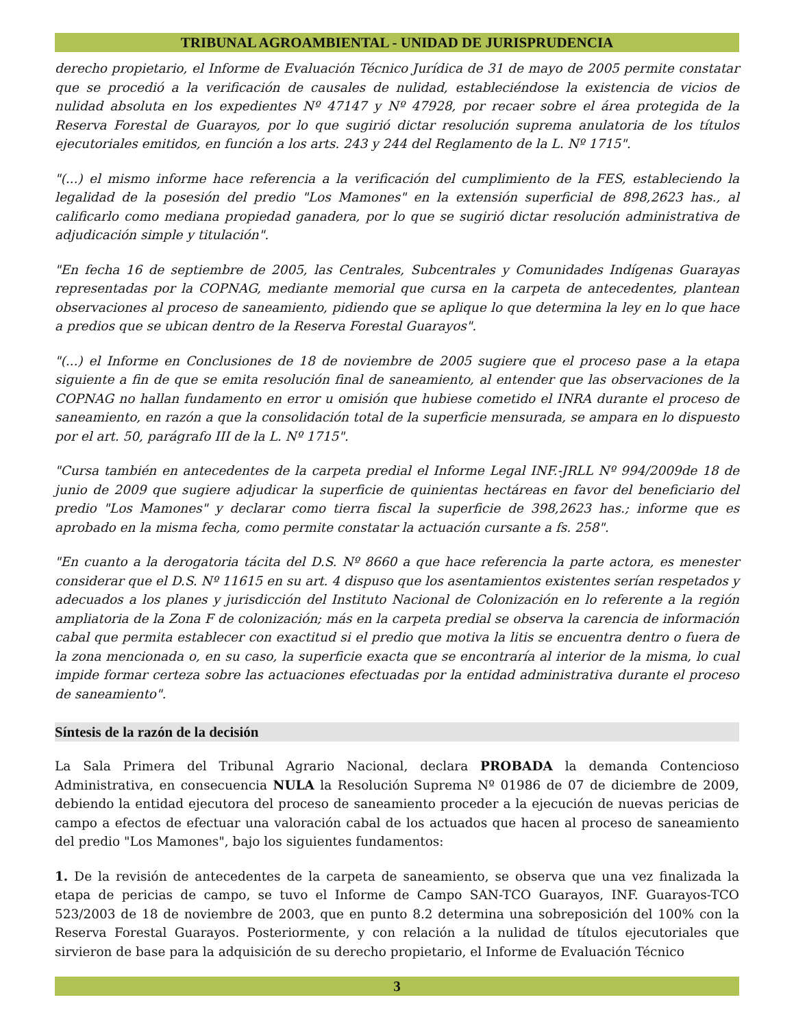TRIBUNAL AGROAMBIENTAL - UNIDAD DE JURISPRUDENCIA
derecho propietario, el Informe de Evaluación Técnico Jurídica de 31 de mayo de 2005 permite constatar que se procedió a la verificación de causales de nulidad, estableciéndose la existencia de vicios de nulidad absoluta en los expedientes Nº 47147 y Nº 47928, por recaer sobre el área protegida de la Reserva Forestal de Guarayos, por lo que sugirió dictar resolución suprema anulatoria de los títulos ejecutoriales emitidos, en función a los arts. 243 y 244 del Reglamento de la L. Nº 1715".
"(...) el mismo informe hace referencia a la verificación del cumplimiento de la FES, estableciendo la legalidad de la posesión del predio "Los Mamones" en la extensión superficial de 898,2623 has., al calificarlo como mediana propiedad ganadera, por lo que se sugirió dictar resolución administrativa de adjudicación simple y titulación".
"En fecha 16 de septiembre de 2005, las Centrales, Subcentrales y Comunidades Indígenas Guarayas representadas por la COPNAG, mediante memorial que cursa en la carpeta de antecedentes, plantean observaciones al proceso de saneamiento, pidiendo que se aplique lo que determina la ley en lo que hace a predios que se ubican dentro de la Reserva Forestal Guarayos".
"(...) el Informe en Conclusiones de 18 de noviembre de 2005 sugiere que el proceso pase a la etapa siguiente a fin de que se emita resolución final de saneamiento, al entender que las observaciones de la COPNAG no hallan fundamento en error u omisión que hubiese cometido el INRA durante el proceso de saneamiento, en razón a que la consolidación total de la superficie mensurada, se ampara en lo dispuesto por el art. 50, parágrafo III de la L. Nº 1715".
"Cursa también en antecedentes de la carpeta predial el Informe Legal INF.-JRLL Nº 994/2009de 18 de junio de 2009 que sugiere adjudicar la superficie de quinientas hectáreas en favor del beneficiario del predio "Los Mamones" y declarar como tierra fiscal la superficie de 398,2623 has.; informe que es aprobado en la misma fecha, como permite constatar la actuación cursante a fs. 258".
"En cuanto a la derogatoria tácita del D.S. Nº 8660 a que hace referencia la parte actora, es menester considerar que el D.S. Nº 11615 en su art. 4 dispuso que los asentamientos existentes serían respetados y adecuados a los planes y jurisdicción del Instituto Nacional de Colonización en lo referente a la región ampliatoria de la Zona F de colonización; más en la carpeta predial se observa la carencia de información cabal que permita establecer con exactitud si el predio que motiva la litis se encuentra dentro o fuera de la zona mencionada o, en su caso, la superficie exacta que se encontraría al interior de la misma, lo cual impide formar certeza sobre las actuaciones efectuadas por la entidad administrativa durante el proceso de saneamiento".
Síntesis de la razón de la decisión
La Sala Primera del Tribunal Agrario Nacional, declara PROBADA la demanda Contencioso Administrativa, en consecuencia NULA la Resolución Suprema Nº 01986 de 07 de diciembre de 2009, debiendo la entidad ejecutora del proceso de saneamiento proceder a la ejecución de nuevas pericias de campo a efectos de efectuar una valoración cabal de los actuados que hacen al proceso de saneamiento del predio "Los Mamones", bajo los siguientes fundamentos:
1. De la revisión de antecedentes de la carpeta de saneamiento, se observa que una vez finalizada la etapa de pericias de campo, se tuvo el Informe de Campo SAN-TCO Guarayos, INF. Guarayos-TCO 523/2003 de 18 de noviembre de 2003, que en punto 8.2 determina una sobreposición del 100% con la Reserva Forestal Guarayos. Posteriormente, y con relación a la nulidad de títulos ejecutoriales que sirvieron de base para la adquisición de su derecho propietario, el Informe de Evaluación Técnico
3